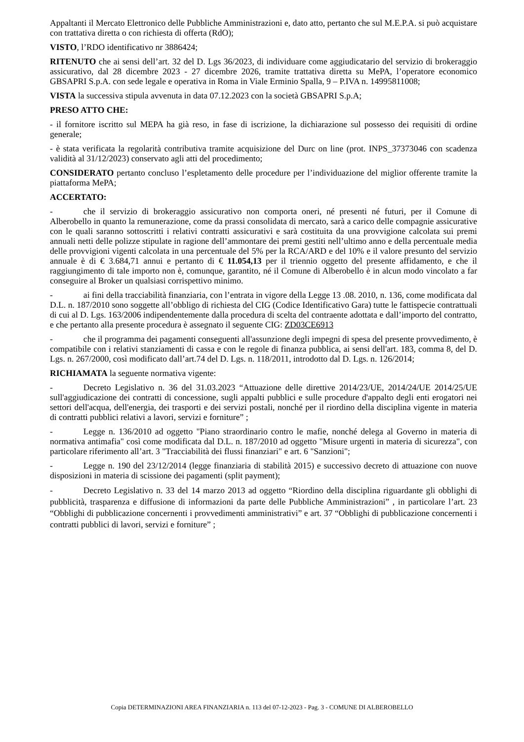Appaltanti il Mercato Elettronico delle Pubbliche Amministrazioni e, dato atto, pertanto che sul M.E.P.A. si può acquistare con trattativa diretta o con richiesta di offerta (RdO);
VISTO, l’RDO identificativo nr 3886424;
RITENUTO che ai sensi dell’art. 32 del D. Lgs 36/2023, di individuare come aggiudicatario del servizio di brokeraggio assicurativo, dal 28 dicembre 2023 - 27 dicembre 2026, tramite trattativa diretta su MePA, l’operatore economico GBSAPRI S.p.A. con sede legale e operativa in Roma in Viale Erminio Spalla, 9 – P.IVA n. 14995811008;
VISTA la successiva stipula avvenuta in data 07.12.2023 con la società GBSAPRI S.p.A;
PRESO ATTO CHE:
- il fornitore iscritto sul MEPA ha già reso, in fase di iscrizione, la dichiarazione sul possesso dei requisiti di ordine generale;
- è stata verificata la regolarità contributiva tramite acquisizione del Durc on line (prot. INPS_37373046 con scadenza validità al 31/12/2023) conservato agli atti del procedimento;
CONSIDERATO pertanto concluso l’espletamento delle procedure per l’individuazione del miglior offerente tramite la piattaforma MePA;
ACCERTATO:
- che il servizio di brokeraggio assicurativo non comporta oneri, né presenti né futuri, per il Comune di Alberobello in quanto la remunerazione, come da prassi consolidata di mercato, sarà a carico delle compagnie assicurative con le quali saranno sottoscritti i relativi contratti assicurativi e sarà costituita da una provvigione calcolata sui premi annuali netti delle polizze stipulate in ragione dell’ammontare dei premi gestiti nell’ultimo anno e della percentuale media delle provvigioni vigenti calcolata in una percentuale del 5% per la RCA/ARD e del 10% e il valore presunto del servizio annuale è di € 3.684,71 annui e pertanto di € 11.054,13 per il triennio oggetto del presente affidamento, e che il raggiungimento di tale importo non è, comunque, garantito, né il Comune di Alberobello è in alcun modo vincolato a far conseguire al Broker un qualsiasi corrispettivo minimo.
- ai fini della tracciabilità finanziaria, con l’entrata in vigore della Legge 13 .08. 2010, n. 136, come modificata dal D.L. n. 187/2010 sono soggette all’obbligo di richiesta del CIG (Codice Identificativo Gara) tutte le fattispecie contrattuali di cui al D. Lgs. 163/2006 indipendentemente dalla procedura di scelta del contraente adottata e dall’importo del contratto, e che pertanto alla presente procedura è assegnato il seguente CIG: ZD03CE6913
- che il programma dei pagamenti conseguenti all'assunzione degli impegni di spesa del presente provvedimento, è compatibile con i relativi stanziamenti di cassa e con le regole di finanza pubblica, ai sensi dell'art. 183, comma 8, del D. Lgs. n. 267/2000, così modificato dall’art.74 del D. Lgs. n. 118/2011, introdotto dal D. Lgs. n. 126/2014;
RICHIAMATA la seguente normativa vigente:
- Decreto Legislativo n. 36 del 31.03.2023 “Attuazione delle direttive 2014/23/UE, 2014/24/UE 2014/25/UE sull'aggiudicazione dei contratti di concessione, sugli appalti pubblici e sulle procedure d'appalto degli enti erogatori nei settori dell'acqua, dell'energia, dei trasporti e dei servizi postali, nonché per il riordino della disciplina vigente in materia di contratti pubblici relativi a lavori, servizi e forniture” ;
- Legge n. 136/2010 ad oggetto "Piano straordinario contro le mafie, nonché delega al Governo in materia di normativa antimafia" così come modificata dal D.L. n. 187/2010 ad oggetto "Misure urgenti in materia di sicurezza", con particolare riferimento all’art. 3 "Tracciabilità dei flussi finanziari" e art. 6 "Sanzioni";
- Legge n. 190 del 23/12/2014 (legge finanziaria di stabilità 2015) e successivo decreto di attuazione con nuove disposizioni in materia di scissione dei pagamenti (split payment);
- Decreto Legislativo n. 33 del 14 marzo 2013 ad oggetto “Riordino della disciplina riguardante gli obblighi di pubblicità, trasparenza e diffusione di informazioni da parte delle Pubbliche Amministrazioni” , in particolare l’art. 23 “Obblighi di pubblicazione concernenti i provvedimenti amministrativi” e art. 37 “Obblighi di pubblicazione concernenti i contratti pubblici di lavori, servizi e forniture” ;
Copia DETERMINAZIONI AREA FINANZIARIA n. 113 del 07-12-2023 - Pag. 3 - COMUNE DI ALBEROBELLO